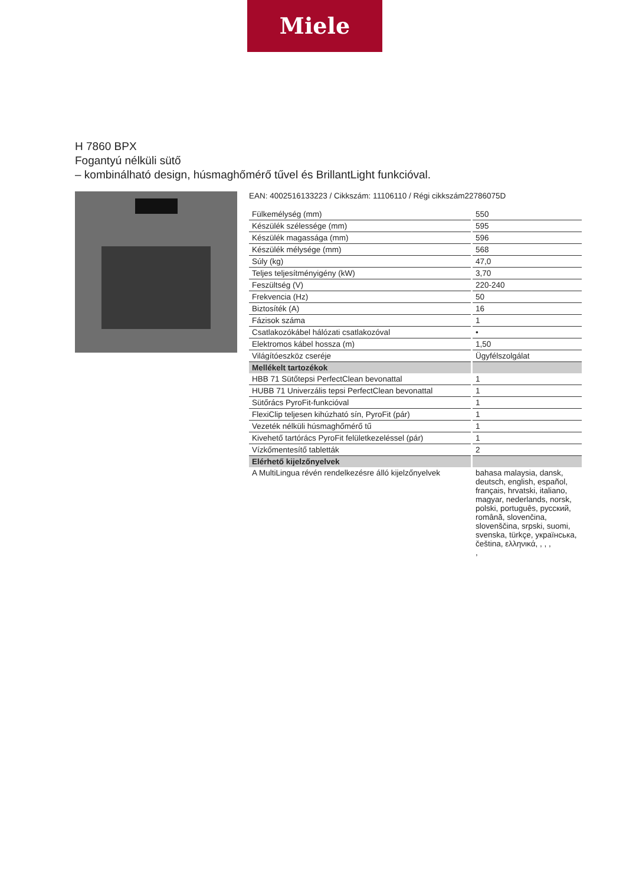Miele
H 7860 BPX
Fogantyú nélküli sütő
– kombinálható design, húsmaghőmérő tűvel és BrillantLight funkcióval.
EAN: 4002516133223 / Cikkszám: 11106110 / Régi cikkszám22786075D
| Fülkemélység (mm) | 550 |
| Készülék szélessége (mm) | 595 |
| Készülék magassága (mm) | 596 |
| Készülék mélysége (mm) | 568 |
| Súly (kg) | 47,0 |
| Teljes teljesítményigény (kW) | 3,70 |
| Feszültség (V) | 220-240 |
| Frekvencia (Hz) | 50 |
| Biztosíték (A) | 16 |
| Fázisok száma | 1 |
| Csatlakozókábel hálózati csatlakozóval | • |
| Elektromos kábel hossza (m) | 1,50 |
| Világítóeszköz cseréje | Ügyfélszolgálat |
| Mellékelt tartozékok | |
| HBB 71 Sütőtepsi PerfectClean bevonattal | 1 |
| HUBB 71 Univerzális tepsi PerfectClean bevonattal | 1 |
| Sütőrács PyroFit-funkcióval | 1 |
| FlexiClip teljesen kihúzható sín, PyroFit (pár) | 1 |
| Vezeték nélküli húsmaghőmérő tű | 1 |
| Kivehető tartórács PyroFit felületkezeléssel (pár) | 1 |
| Vízkőmentesítő tabletták | 2 |
| Elérhető kijelzőnyelvek | |
| A MultiLingua révén rendelkezésre álló kijelzőnyelvek | bahasa malaysia, dansk, deutsch, english, español, français, hrvatski, italiano, magyar, nederlands, norsk, polski, português, русский, română, slovenčina, slovenščina, srpski, suomi, svenska, türkçe, українська, čeština, ελληνικά, , , , , |